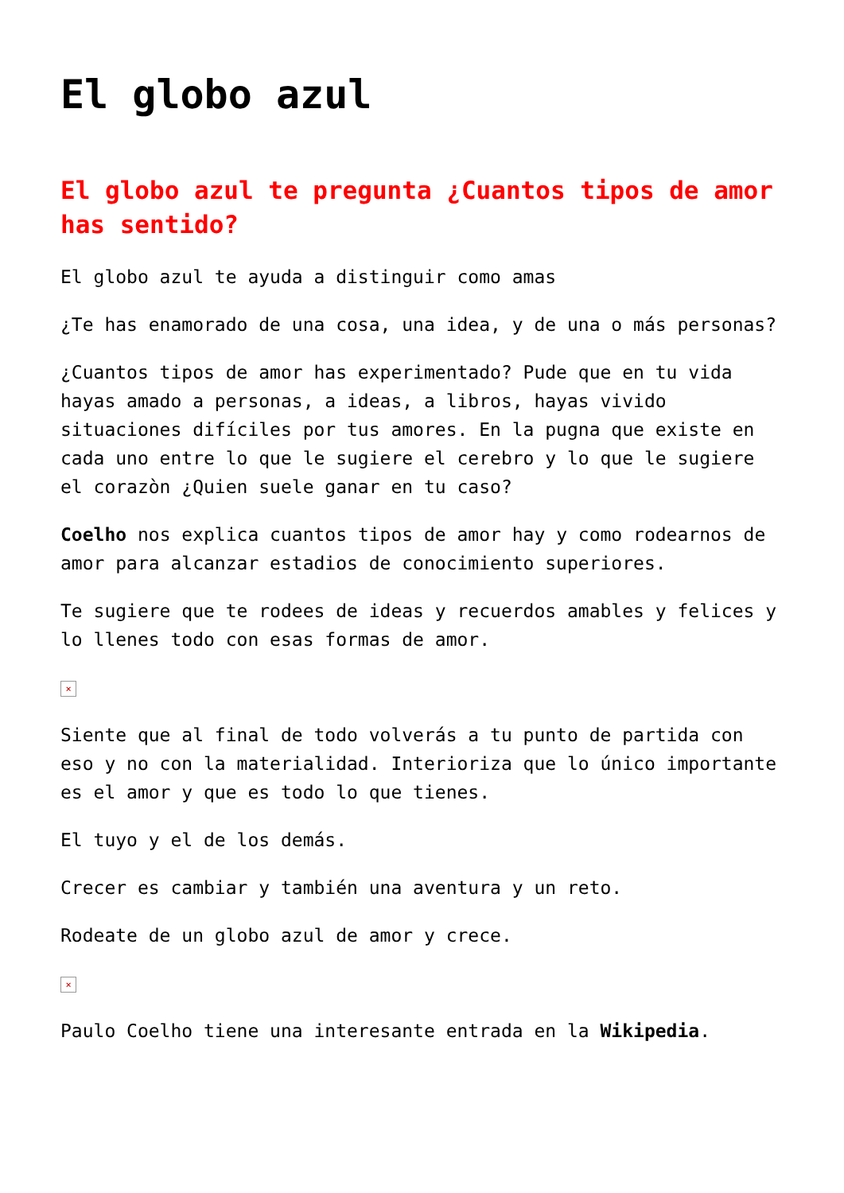El globo azul
El globo azul te pregunta ¿Cuantos tipos de amor has sentido?
El globo azul te ayuda a distinguir como amas
¿Te has enamorado de una cosa, una idea, y de una o más personas?
¿Cuantos tipos de amor has experimentado? Pude que en tu vida hayas amado a personas, a ideas, a libros, hayas vivido situaciones difíciles por tus amores. En la pugna que existe en cada uno entre lo que le sugiere el cerebro y lo que le sugiere el corazòn ¿Quien suele ganar en tu caso?
Coelho nos explica cuantos tipos de amor hay y como rodearnos de amor para alcanzar estadios de conocimiento superiores.
Te sugiere que te rodees de ideas y recuerdos amables y felices y lo llenes todo con esas formas de amor.
×
Siente que al final de todo volverás a tu punto de partida con eso y no con la materialidad. Interioriza que lo único importante es el amor y que es todo lo que tienes.
El tuyo y el de los demás.
Crecer es cambiar y también una aventura y un reto.
Rodeate de un globo azul de amor y crece.
×
Paulo Coelho tiene una interesante entrada en la Wikipedia.